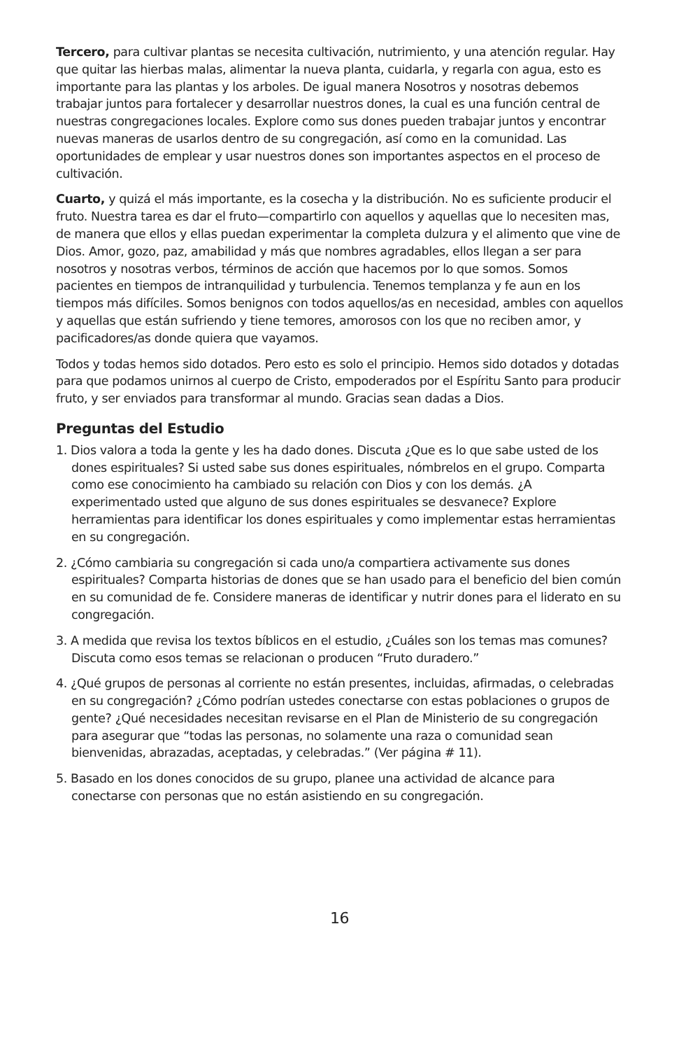Tercero, para cultivar plantas se necesita cultivación, nutrimiento, y una atención regular. Hay que quitar las hierbas malas, alimentar la nueva planta, cuidarla, y regarla con agua, esto es importante para las plantas y los arboles. De igual manera Nosotros y nosotras debemos trabajar juntos para fortalecer y desarrollar nuestros dones, la cual es una función central de nuestras congregaciones locales. Explore como sus dones pueden trabajar juntos y encontrar nuevas maneras de usarlos dentro de su congregación, así como en la comunidad. Las oportunidades de emplear y usar nuestros dones son importantes aspectos en el proceso de cultivación.
Cuarto, y quizá el más importante, es la cosecha y la distribución. No es suficiente producir el fruto. Nuestra tarea es dar el fruto—compartirlo con aquellos y aquellas que lo necesiten mas, de manera que ellos y ellas puedan experimentar la completa dulzura y el alimento que vine de Dios. Amor, gozo, paz, amabilidad y más que nombres agradables, ellos llegan a ser para nosotros y nosotras verbos, términos de acción que hacemos por lo que somos. Somos pacientes en tiempos de intranquilidad y turbulencia. Tenemos templanza y fe aun en los tiempos más difíciles. Somos benignos con todos aquellos/as en necesidad, ambles con aquellos y aquellas que están sufriendo y tiene temores, amorosos con los que no reciben amor, y pacificadores/as donde quiera que vayamos.
Todos y todas hemos sido dotados. Pero esto es solo el principio. Hemos sido dotados y dotadas para que podamos unirnos al cuerpo de Cristo, empoderados por el Espíritu Santo para producir fruto, y ser enviados para transformar al mundo. Gracias sean dadas a Dios.
Preguntas del Estudio
1. Dios valora a toda la gente y les ha dado dones. Discuta ¿Que es lo que sabe usted de los dones espirituales? Si usted sabe sus dones espirituales, nómbrelos en el grupo. Comparta como ese conocimiento ha cambiado su relación con Dios y con los demás. ¿A experimentado usted que alguno de sus dones espirituales se desvanece? Explore herramientas para identificar los dones espirituales y como implementar estas herramientas en su congregación.
2. ¿Cómo cambiaria su congregación si cada uno/a compartiera activamente sus dones espirituales? Comparta historias de dones que se han usado para el beneficio del bien común en su comunidad de fe. Considere maneras de identificar y nutrir dones para el liderato en su congregación.
3. A medida que revisa los textos bíblicos en el estudio, ¿Cuáles son los temas mas comunes? Discuta como esos temas se relacionan o producen “Fruto duradero.”
4. ¿Qué grupos de personas al corriente no están presentes, incluidas, afirmadas, o celebradas en su congregación? ¿Cómo podrían ustedes conectarse con estas poblaciones o grupos de gente? ¿Qué necesidades necesitan revisarse en el Plan de Ministerio de su congregación para asegurar que “todas las personas, no solamente una raza o comunidad sean bienvenidas, abrazadas, aceptadas, y celebradas.” (Ver página # 11).
5. Basado en los dones conocidos de su grupo, planee una actividad de alcance para conectarse con personas que no están asistiendo en su congregación.
16